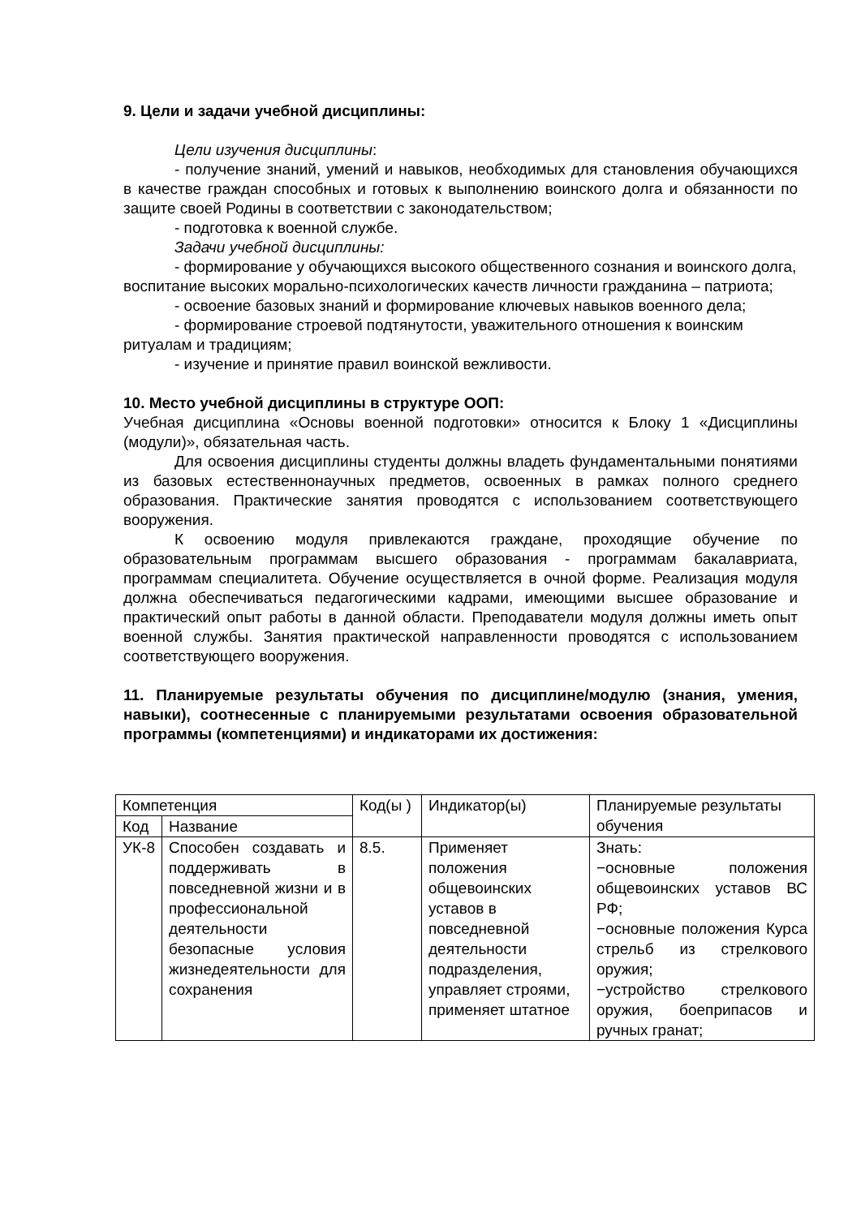9. Цели и задачи учебной дисциплины:
Цели изучения дисциплины:
- получение знаний, умений и навыков, необходимых для становления обучающихся в качестве граждан способных и готовых к выполнению воинского долга и обязанности по защите своей Родины в соответствии с законодательством;
- подготовка к военной службе.
Задачи учебной дисциплины:
- формирование у обучающихся высокого общественного сознания и воинского долга, воспитание высоких морально-психологических качеств личности гражданина – патриота;
- освоение базовых знаний и формирование ключевых навыков военного дела;
- формирование строевой подтянутости, уважительного отношения к воинским ритуалам и традициям;
- изучение и принятие правил воинской вежливости.
10. Место учебной дисциплины в структуре ООП:
Учебная дисциплина «Основы военной подготовки» относится к Блоку 1 «Дисциплины (модули)», обязательная часть.
Для освоения дисциплины студенты должны владеть фундаментальными понятиями из базовых естественнонаучных предметов, освоенных в рамках полного среднего образования. Практические занятия проводятся с использованием соответствующего вооружения.
К освоению модуля привлекаются граждане, проходящие обучение по образовательным программам высшего образования - программам бакалавриата, программам специалитета. Обучение осуществляется в очной форме. Реализация модуля должна обеспечиваться педагогическими кадрами, имеющими высшее образование и практический опыт работы в данной области. Преподаватели модуля должны иметь опыт военной службы. Занятия практической направленности проводятся с использованием соответствующего вооружения.
11. Планируемые результаты обучения по дисциплине/модулю (знания, умения, навыки), соотнесенные с планируемыми результатами освоения образовательной программы (компетенциями) и индикаторами их достижения:
| Компетенция | | Код(ы ) | Индикатор(ы) | Планируемые результаты обучения |
| Код | Название | | | |
| УК-8 | Способен создавать и поддерживать в повседневной жизни и в профессиональной деятельности безопасные условия жизнедеятельности для сохранения | 8.5. | Применяет положения общевоинских уставов в повседневной деятельности подразделения, управляет строями, применяет штатное | Знать: −основные положения общевоинских уставов ВС РФ; −основные положения Курса стрельб из стрелкового оружия; −устройство стрелкового оружия, боеприпасов и ручных гранат; |